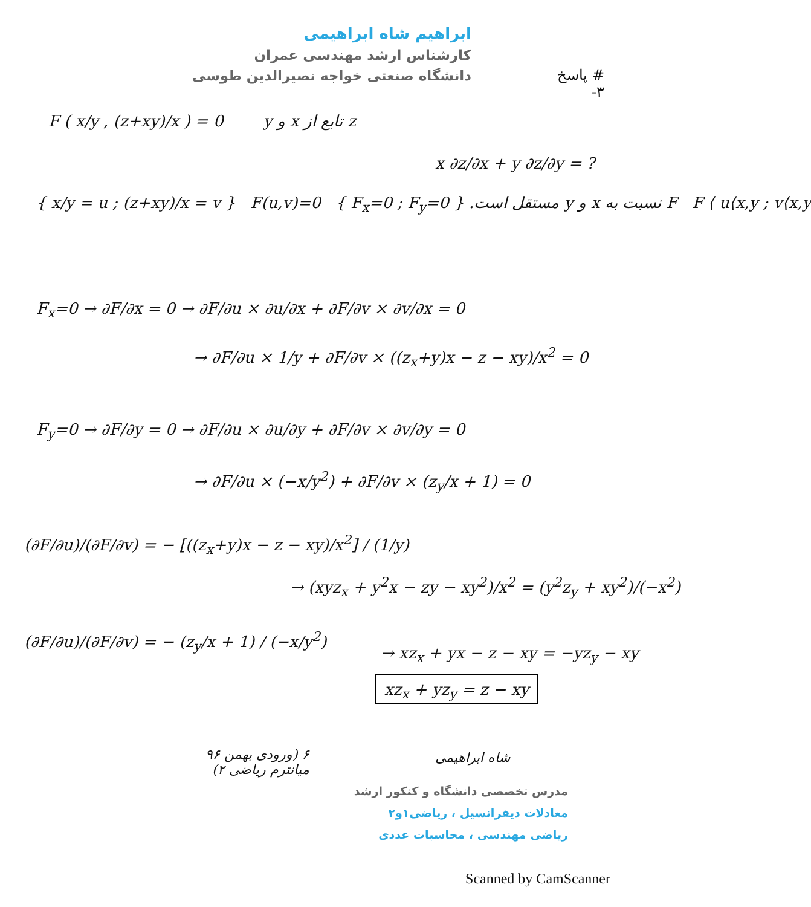ابراهیم شاه ابراهیمی
کارشناس ارشد مهندسی عمران
دانشگاه صنعتی خواجه نصیرالدین طوسی
# پاسخ
۳-
F ( x/y , (z+xy)/x ) = 0 z تابع از x و y
x ∂z/∂x + y ∂z/∂y = ?
{ x/y = u ; (z+xy)/x = v } F(u,v)=0 { F<sub>x</sub>=0 ; F<sub>y</sub>=0 } F نسبت به x و y مستقل است. F ⟨ u⟨x,y ; v⟨x,y
F<sub>x</sub>=0 → ∂F/∂x = 0 → ∂F/∂u × ∂u/∂x + ∂F/∂v × ∂v/∂x = 0
→ ∂F/∂u × 1/y + ∂F/∂v × ((z<sub>x</sub>+y)x − z − xy)/x<sup>2</sup> = 0
F<sub>y</sub>=0 → ∂F/∂y = 0 → ∂F/∂u × ∂u/∂y + ∂F/∂v × ∂v/∂y = 0
→ ∂F/∂u × (−x/y<sup>2</sup>) + ∂F/∂v × (z<sub>y</sub>/x + 1) = 0
(∂F/∂u)/(∂F/∂v) = − [((z<sub>x</sub>+y)x − z − xy)/x<sup>2</sup>] / (1/y)
→ (xyz<sub>x</sub> + y<sup>2</sup>x − zy − xy<sup>2</sup>)/x<sup>2</sup> = (y<sup>2</sup>z<sub>y</sub> + xy<sup>2</sup>)/(−x<sup>2</sup>)
(∂F/∂u)/(∂F/∂v) = − (z<sub>y</sub>/x + 1) / (−x/y<sup>2</sup>)
→ xz<sub>x</sub> + yx − z − xy = −yz<sub>y</sub> − xy
xz<sub>x</sub> + yz<sub>y</sub> = z − xy
۶ (ورودی بهمن ۹۶
میانترم ریاضی ۲)
شاه ابراهیمی
مدرس تخصصی دانشگاه و کنکور ارشد
معادلات دیفرانسیل ، ریاضی۱و۲
ریاضی مهندسی ، محاسبات عددی
Scanned by CamScanner